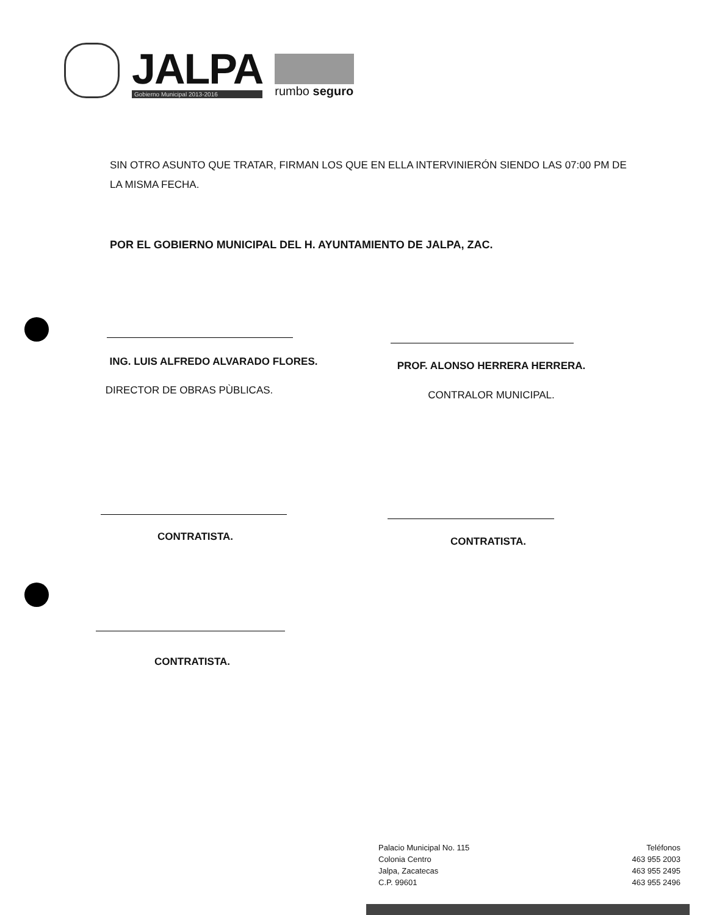JALPA
Gobierno Municipal 2013-2016
rumbo seguro
SIN OTRO ASUNTO QUE TRATAR, FIRMAN LOS QUE EN ELLA INTERVINIERÓN SIENDO LAS 07:00 PM DE LA MISMA FECHA.
POR EL GOBIERNO MUNICIPAL DEL H. AYUNTAMIENTO DE JALPA, ZAC.
ING. LUIS ALFREDO ALVARADO FLORES. PROF. ALONSO HERRERA HERRERA.
DIRECTOR DE OBRAS PÙBLICAS. CONTRALOR MUNICIPAL.
CONTRATISTA. CONTRATISTA.
CONTRATISTA.
Palacio Municipal No. 115
Colonia Centro
Jalpa, Zacatecas
C.P. 99601
Teléfonos
463 955 2003
463 955 2495
463 955 2496